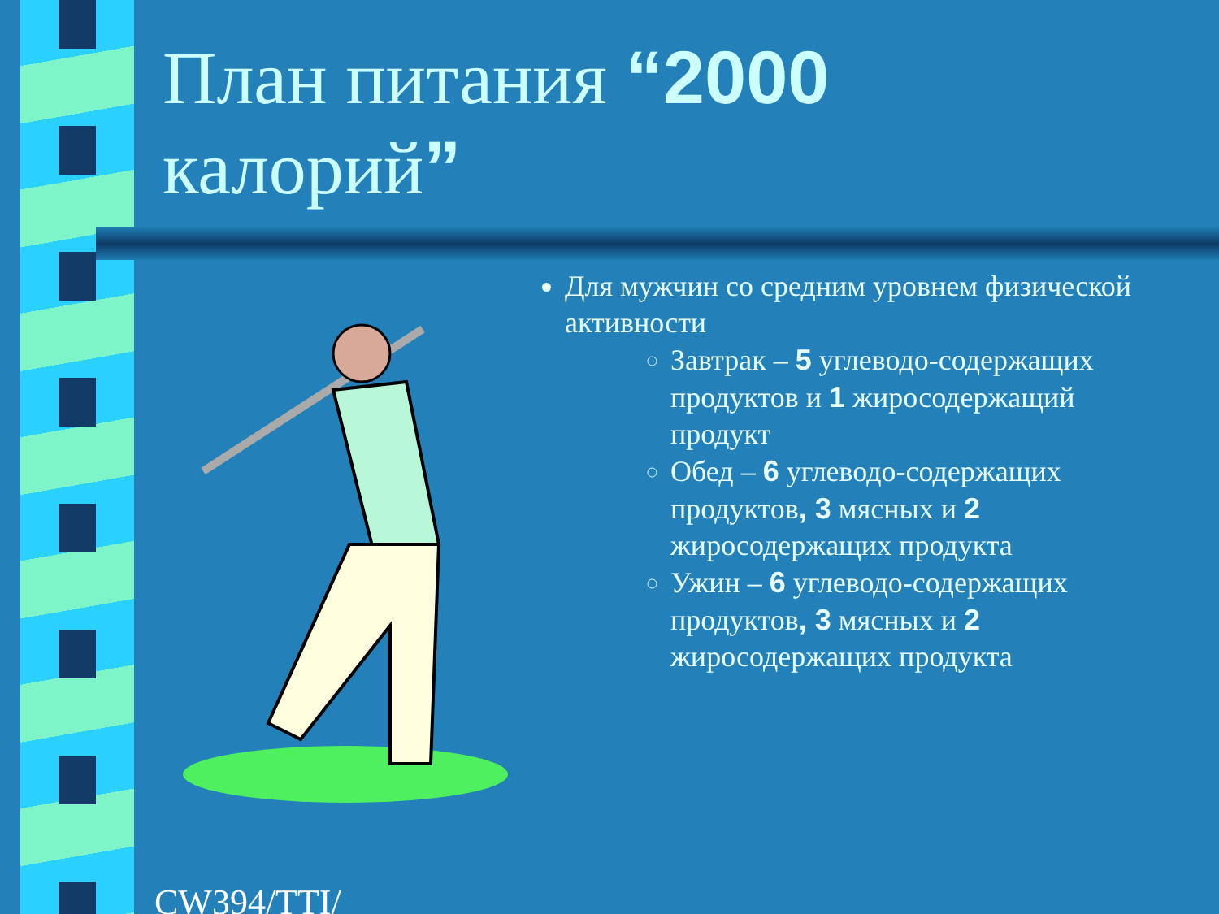План питания “2000
калорий”
Для мужчин со средним уровнем физической активности
Завтрак – 5 углеводо-содержащих продуктов и 1 жиросодержащий продукт
Обед – 6 углеводо-содержащих продуктов, 3 мясных и 2 жиросодержащих продукта
Ужин – 6 углеводо-содержащих продуктов, 3 мясных и 2 жиросодержащих продукта
CW394/TTI/